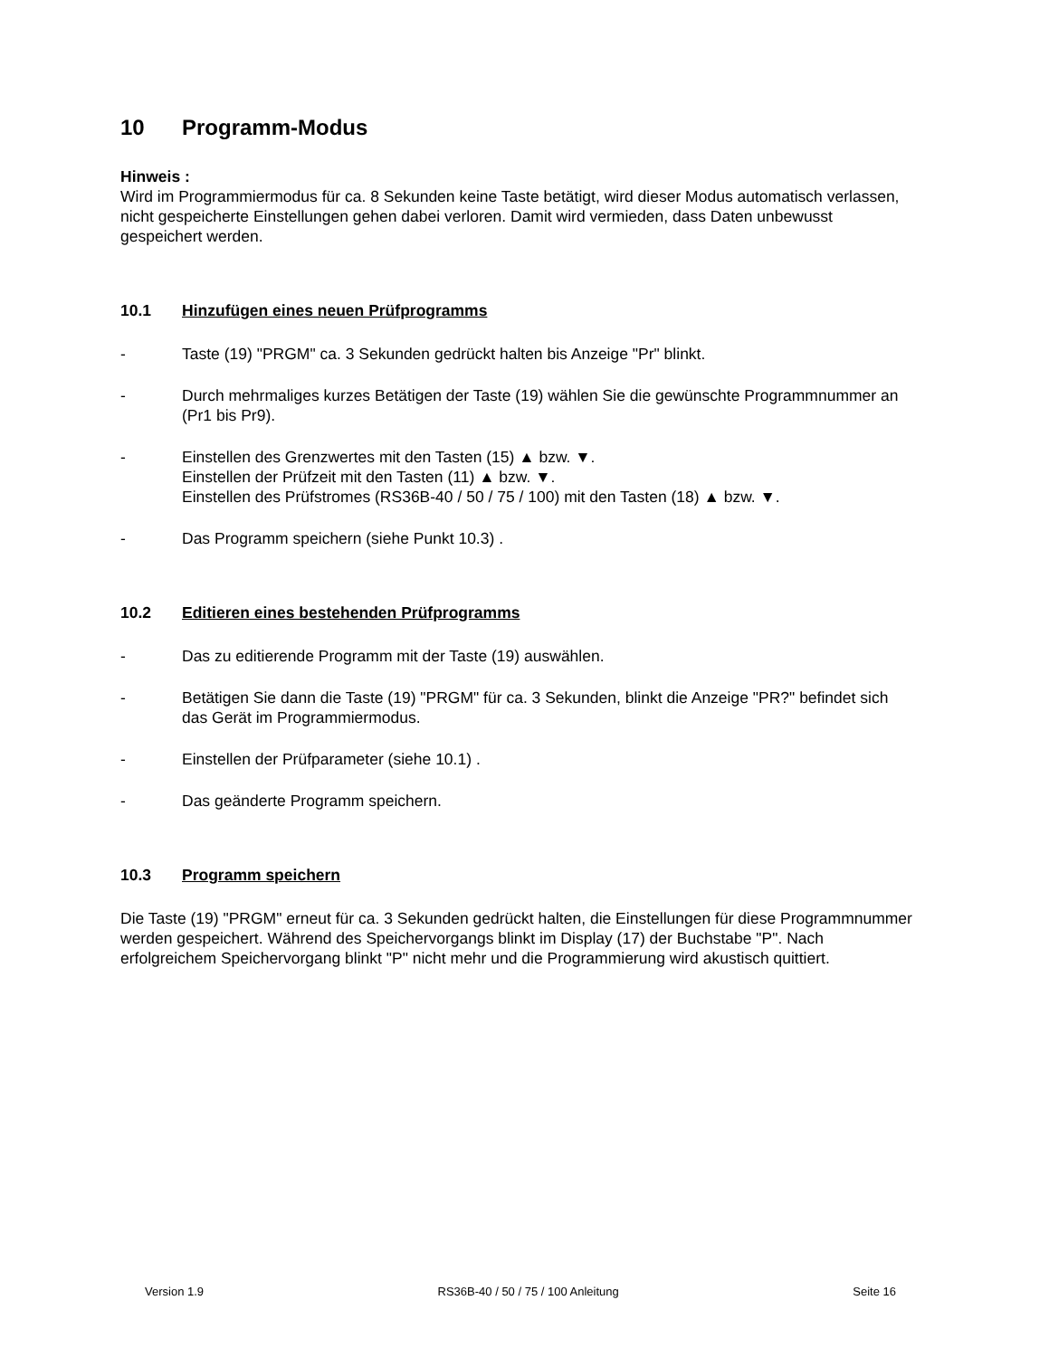10 Programm-Modus
Hinweis :
Wird im Programmiermodus für ca. 8 Sekunden keine Taste betätigt, wird dieser Modus automatisch verlassen, nicht gespeicherte Einstellungen gehen dabei verloren. Damit wird vermieden, dass Daten unbewusst gespeichert werden.
10.1 Hinzufügen eines neuen Prüfprogramms
- Taste (19) "PRGM" ca. 3 Sekunden gedrückt halten bis Anzeige "Pr" blinkt.
- Durch mehrmaliges kurzes Betätigen der Taste (19) wählen Sie die gewünschte Programmnummer an (Pr1 bis Pr9).
- Einstellen des Grenzwertes mit den Tasten (15) ▲ bzw. ▼.
Einstellen der Prüfzeit mit den Tasten (11) ▲ bzw. ▼.
Einstellen des Prüfstromes (RS36B-40 / 50 / 75 / 100) mit den Tasten (18) ▲ bzw. ▼.
- Das Programm speichern (siehe Punkt 10.3) .
10.2 Editieren eines bestehenden Prüfprogramms
- Das zu editierende Programm mit der Taste (19) auswählen.
- Betätigen Sie dann die Taste (19) "PRGM" für ca. 3 Sekunden, blinkt die Anzeige "PR?" befindet sich das Gerät im Programmiermodus.
- Einstellen der Prüfparameter (siehe 10.1) .
- Das geänderte Programm speichern.
10.3 Programm speichern
Die Taste (19) "PRGM" erneut für ca. 3 Sekunden gedrückt halten, die Einstellungen für diese Programmnummer werden gespeichert. Während des Speichervorgangs blinkt im Display (17) der Buchstabe "P". Nach erfolgreichem Speichervorgang blinkt "P" nicht mehr und die Programmierung wird akustisch quittiert.
Version 1.9 RS36B-40 / 50 / 75 / 100 Anleitung Seite 16